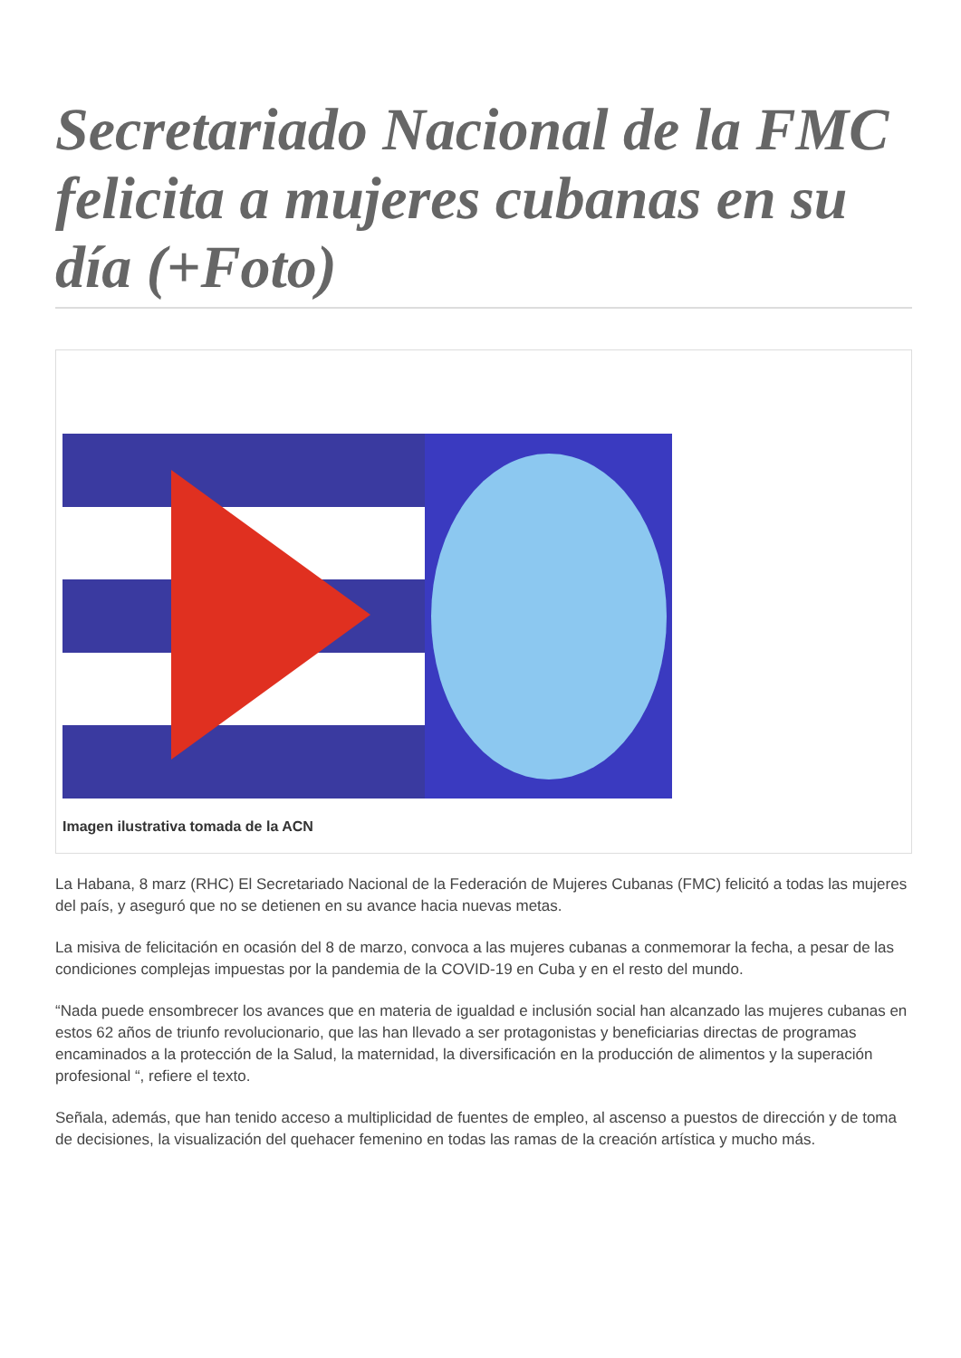Secretariado Nacional de la FMC felicita a mujeres cubanas en su día (+Foto)
Imagen ilustrativa tomada de la ACN
La Habana, 8 marz (RHC) El Secretariado Nacional de la Federación de Mujeres Cubanas (FMC) felicitó a todas las mujeres del país, y aseguró que no se detienen en su avance hacia nuevas metas.
La misiva de felicitación en ocasión del 8 de marzo, convoca a las mujeres cubanas a conmemorar la fecha, a pesar de las condiciones complejas impuestas por la pandemia de la COVID-19 en Cuba y en el resto del mundo.
“Nada puede ensombrecer los avances que en materia de igualdad e inclusión social han alcanzado las mujeres cubanas en estos 62 años de triunfo revolucionario, que las han llevado a ser protagonistas y beneficiarias directas de programas encaminados a la protección de la Salud, la maternidad, la diversificación en la producción de alimentos y la superación profesional “, refiere el texto.
Señala, además, que han tenido acceso a multiplicidad de fuentes de empleo, al ascenso a puestos de dirección y de toma de decisiones, la visualización del quehacer femenino en todas las ramas de la creación artística y mucho más.